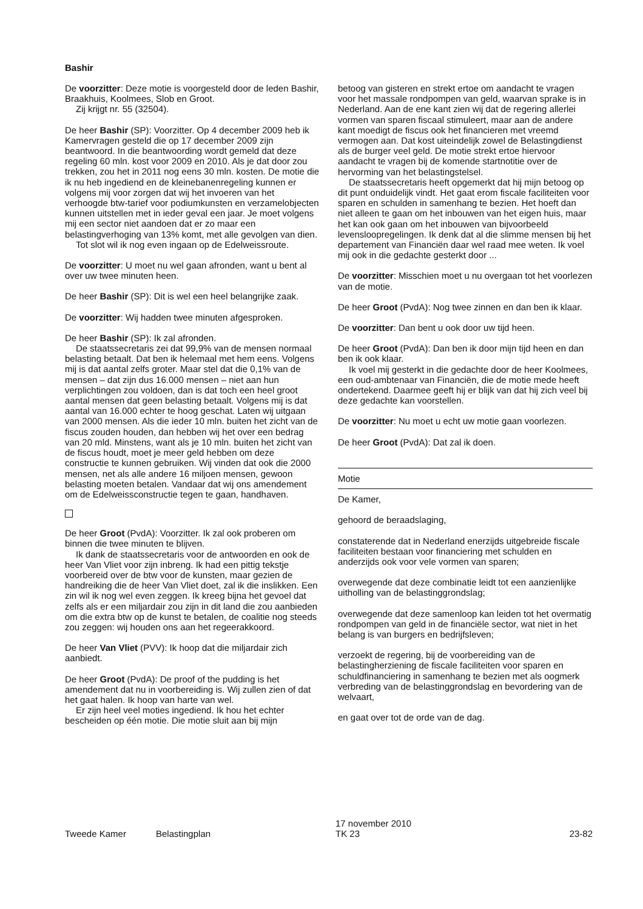Bashir
De voorzitter: Deze motie is voorgesteld door de leden Bashir, Braakhuis, Koolmees, Slob en Groot.
Zij krijgt nr. 55 (32504).
De heer Bashir (SP): Voorzitter. Op 4 december 2009 heb ik Kamervragen gesteld die op 17 december 2009 zijn beantwoord. In die beantwoording wordt gemeld dat deze regeling 60 mln. kost voor 2009 en 2010. Als je dat door zou trekken, zou het in 2011 nog eens 30 mln. kosten. De motie die ik nu heb ingediend en de kleinebanenregeling kunnen er volgens mij voor zorgen dat wij het invoeren van het verhoogde btw-tarief voor podiumkunsten en verzamelobjecten kunnen uitstellen met in ieder geval een jaar. Je moet volgens mij een sector niet aandoen dat er zo maar een belastingverhoging van 13% komt, met alle gevolgen van dien.
Tot slot wil ik nog even ingaan op de Edelweissroute.
De voorzitter: U moet nu wel gaan afronden, want u bent al over uw twee minuten heen.
De heer Bashir (SP): Dit is wel een heel belangrijke zaak.
De voorzitter: Wij hadden twee minuten afgesproken.
De heer Bashir (SP): Ik zal afronden.
De staatssecretaris zei dat 99,9% van de mensen normaal belasting betaalt. Dat ben ik helemaal met hem eens. Volgens mij is dat aantal zelfs groter. Maar stel dat die 0,1% van de mensen – dat zijn dus 16.000 mensen – niet aan hun verplichtingen zou voldoen, dan is dat toch een heel groot aantal mensen dat geen belasting betaalt. Volgens mij is dat aantal van 16.000 echter te hoog geschat. Laten wij uitgaan van 2000 mensen. Als die ieder 10 mln. buiten het zicht van de fiscus zouden houden, dan hebben wij het over een bedrag van 20 mld. Minstens, want als je 10 mln. buiten het zicht van de fiscus houdt, moet je meer geld hebben om deze constructie te kunnen gebruiken. Wij vinden dat ook die 2000 mensen, net als alle andere 16 miljoen mensen, gewoon belasting moeten betalen. Vandaar dat wij ons amendement om de Edelweissconstructie tegen te gaan, handhaven.
De heer Groot (PvdA): Voorzitter. Ik zal ook proberen om binnen die twee minuten te blijven.
Ik dank de staatssecretaris voor de antwoorden en ook de heer Van Vliet voor zijn inbreng. Ik had een pittig tekstje voorbereid over de btw voor de kunsten, maar gezien de handreiking die de heer Van Vliet doet, zal ik die inslikken. Een zin wil ik nog wel even zeggen. Ik kreeg bijna het gevoel dat zelfs als er een miljardair zou zijn in dit land die zou aanbieden om die extra btw op de kunst te betalen, de coalitie nog steeds zou zeggen: wij houden ons aan het regeerakkoord.
De heer Van Vliet (PVV): Ik hoop dat die miljardair zich aanbiedt.
De heer Groot (PvdA): De proof of the pudding is het amendement dat nu in voorbereiding is. Wij zullen zien of dat het gaat halen. Ik hoop van harte van wel.
Er zijn heel veel moties ingediend. Ik hou het echter bescheiden op één motie. Die motie sluit aan bij mijn
betoog van gisteren en strekt ertoe om aandacht te vragen voor het massale rondpompen van geld, waarvan sprake is in Nederland. Aan de ene kant zien wij dat de regering allerlei vormen van sparen fiscaal stimuleert, maar aan de andere kant moedigt de fiscus ook het financieren met vreemd vermogen aan. Dat kost uiteindelijk zowel de Belastingdienst als de burger veel geld. De motie strekt ertoe hiervoor aandacht te vragen bij de komende startnotitie over de hervorming van het belastingstelsel.
De staatssecretaris heeft opgemerkt dat hij mijn betoog op dit punt onduidelijk vindt. Het gaat erom fiscale faciliteiten voor sparen en schulden in samenhang te bezien. Het hoeft dan niet alleen te gaan om het inbouwen van het eigen huis, maar het kan ook gaan om het inbouwen van bijvoorbeeld levensloopregelingen. Ik denk dat al die slimme mensen bij het departement van Financiën daar wel raad mee weten. Ik voel mij ook in die gedachte gesterkt door ...
De voorzitter: Misschien moet u nu overgaan tot het voorlezen van de motie.
De heer Groot (PvdA): Nog twee zinnen en dan ben ik klaar.
De voorzitter: Dan bent u ook door uw tijd heen.
De heer Groot (PvdA): Dan ben ik door mijn tijd heen en dan ben ik ook klaar.
Ik voel mij gesterkt in die gedachte door de heer Koolmees, een oud-ambtenaar van Financiën, die de motie mede heeft ondertekend. Daarmee geeft hij er blijk van dat hij zich veel bij deze gedachte kan voorstellen.
De voorzitter: Nu moet u echt uw motie gaan voorlezen.
De heer Groot (PvdA): Dat zal ik doen.
Motie
De Kamer,
gehoord de beraadslaging,
constaterende dat in Nederland enerzijds uitgebreide fiscale faciliteiten bestaan voor financiering met schulden en anderzijds ook voor vele vormen van sparen;
overwegende dat deze combinatie leidt tot een aanzienlijke uitholling van de belastinggrondslag;
overwegende dat deze samenloop kan leiden tot het overmatig rondpompen van geld in de financiële sector, wat niet in het belang is van burgers en bedrijfsleven;
verzoekt de regering, bij de voorbereiding van de belastingherziening de fiscale faciliteiten voor sparen en schuldfinanciering in samenhang te bezien met als oogmerk verbreding van de belastinggrondslag en bevordering van de welvaart,
en gaat over tot de orde van de dag.
Tweede Kamer Belastingplan 17 november 2010
TK 23 23-82